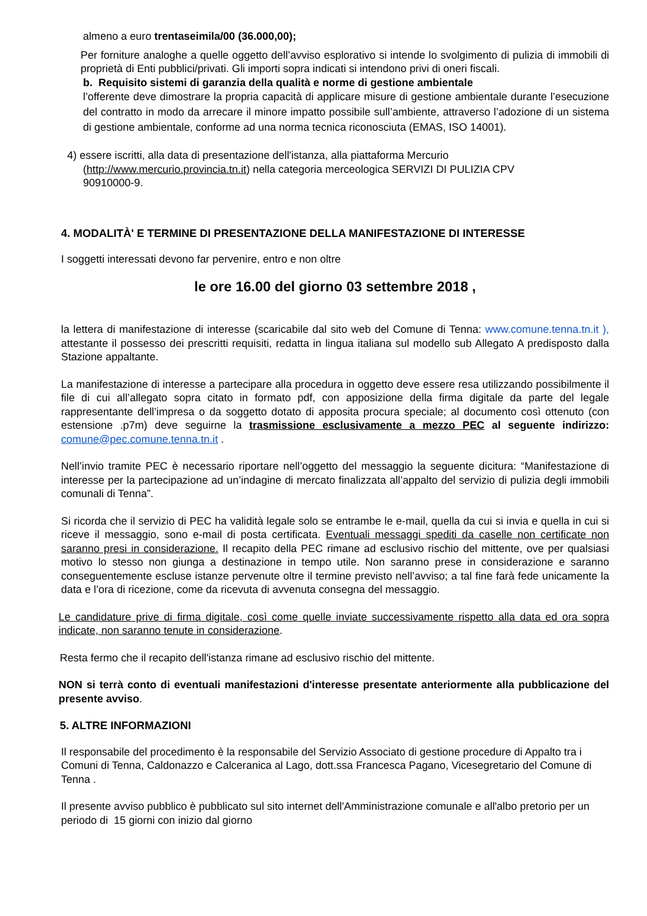almeno a euro trentaseimila/00 (36.000,00);
Per forniture analoghe a quelle oggetto dell’avviso esplorativo si intende lo svolgimento di pulizia di immobili di proprietà di Enti pubblici/privati. Gli importi sopra indicati si intendono privi di oneri fiscali.
b. Requisito sistemi di garanzia della qualità e norme di gestione ambientale
l’offerente deve dimostrare la propria capacità di applicare misure di gestione ambientale durante l’esecuzione del contratto in modo da arrecare il minore impatto possibile sull’ambiente, attraverso l’adozione di un sistema di gestione ambientale, conforme ad una norma tecnica riconosciuta (EMAS, ISO 14001).
4) essere iscritti, alla data di presentazione dell'istanza, alla piattaforma Mercurio
(http://www.mercurio.provincia.tn.it) nella categoria merceologica SERVIZI DI PULIZIA CPV
90910000-9.
4. MODALITÀ' E TERMINE DI PRESENTAZIONE DELLA MANIFESTAZIONE DI INTERESSE
I soggetti interessati devono far pervenire, entro e non oltre
le ore 16.00 del giorno 03 settembre 2018 ,
la lettera di manifestazione di interesse (scaricabile dal sito web del Comune di Tenna: www.comune.tenna.tn.it ), attestante il possesso dei prescritti requisiti, redatta in lingua italiana sul modello sub Allegato A predisposto dalla Stazione appaltante.
La manifestazione di interesse a partecipare alla procedura in oggetto deve essere resa utilizzando possibilmente il file di cui all’allegato sopra citato in formato pdf, con apposizione della firma digitale da parte del legale rappresentante dell’impresa o da soggetto dotato di apposita procura speciale; al documento così ottenuto (con estensione .p7m) deve seguirne la trasmissione esclusivamente a mezzo PEC al seguente indirizzo: comune@pec.comune.tenna.tn.it .
Nell’invio tramite PEC è necessario riportare nell’oggetto del messaggio la seguente dicitura: “Manifestazione di interesse per la partecipazione ad un’indagine di mercato finalizzata all’appalto del servizio di pulizia degli immobili comunali di Tenna”.
Si ricorda che il servizio di PEC ha validità legale solo se entrambe le e-mail, quella da cui si invia e quella in cui si riceve il messaggio, sono e-mail di posta certificata. Eventuali messaggi spediti da caselle non certificate non saranno presi in considerazione. Il recapito della PEC rimane ad esclusivo rischio del mittente, ove per qualsiasi motivo lo stesso non giunga a destinazione in tempo utile. Non saranno prese in considerazione e saranno conseguentemente escluse istanze pervenute oltre il termine previsto nell’avviso; a tal fine farà fede unicamente la data e l’ora di ricezione, come da ricevuta di avvenuta consegna del messaggio.
Le candidature prive di firma digitale, così come quelle inviate successivamente rispetto alla data ed ora sopra indicate, non saranno tenute in considerazione.
Resta fermo che il recapito dell'istanza rimane ad esclusivo rischio del mittente.
NON si terrà conto di eventuali manifestazioni d'interesse presentate anteriormente alla pubblicazione del presente avviso.
5. ALTRE INFORMAZIONI
Il responsabile del procedimento è la responsabile del Servizio Associato di gestione procedure di Appalto tra i Comuni di Tenna, Caldonazzo e Calceranica al Lago, dott.ssa Francesca Pagano, Vicesegretario del Comune di Tenna .
Il presente avviso pubblico è pubblicato sul sito internet dell'Amministrazione comunale e all'albo pretorio per un periodo di 15 giorni con inizio dal giorno